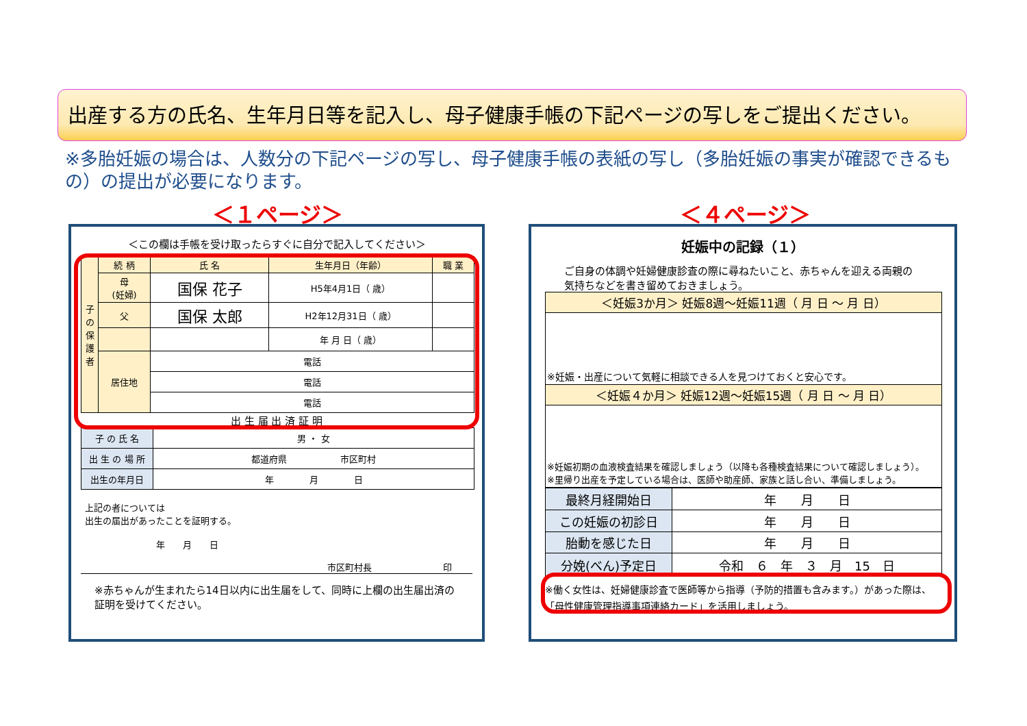出産する方の氏名、生年月日等を記入し、母子健康手帳の下記ページの写しをご提出ください。
※多胎妊娠の場合は、人数分の下記ページの写し、母子健康手帳の表紙の写し（多胎妊娠の事実が確認できるもの）の提出が必要になります。
＜１ページ＞ ＜４ページ＞
＜この欄は手帳を受け取ったらすぐに自分で記入してください＞
| 子の保護者 | 続 柄 | 氏 名 | 生年月日（年齢） | 職 業 |
| | 母 (妊婦) | 国保 花子 | H5年4月1日（ 歳） | |
| | 父 | 国保 太郎 | H2年12月31日（ 歳） | |
| | | | 年 月 日（ 歳） | |
| | 居住地 | 電話 | | |
| | | 電話 | | |
| | | 電話 | | |
出 生 届 出 済 証 明
| 子 の 氏 名 | 男 ・ 女 |
| 出 生 の 場 所 | 都道府県 市区町村 |
| 出生の年月日 | 年 月 日 |
上記の者については
出生の届出があったことを証明する。
年　　月　　日
市区町村長　　　　　　　　印
※赤ちゃんが生まれたら14日以内に出生届をして、同時に上欄の出生届出済の証明を受けてください。
妊娠中の記録（１）
ご自身の体調や妊婦健康診査の際に尋ねたいこと、赤ちゃんを迎える両親の気持ちなどを書き留めておきましょう。
| ＜妊娠3か月＞ 妊娠8週～妊娠11週（ 月 日 ～ 月 日） |
| ※妊娠・出産について気軽に相談できる人を見つけておくと安心です。 |
| ＜妊娠４か月＞ 妊娠12週～妊娠15週（ 月 日 ～ 月 日） |
| ※妊娠初期の血液検査結果を確認しましょう（以降も各種検査結果について確認しましょう）。 ※里帰り出産を予定している場合は、医師や助産師、家族と話し合い、準備しましょう。 |
| 最終月経開始日 | 年 月 日 |
| この妊娠の初診日 | 年 月 日 |
| 胎動を感じた日 | 年 月 日 |
| 分娩(べん)予定日 | 令和 ６ 年 ３ 月 15 日 |
※働く女性は、妊婦健康診査で医師等から指導（予防的措置も含みます。）があった際は、「母性健康管理指導事項連絡カード」を活用しましょう。